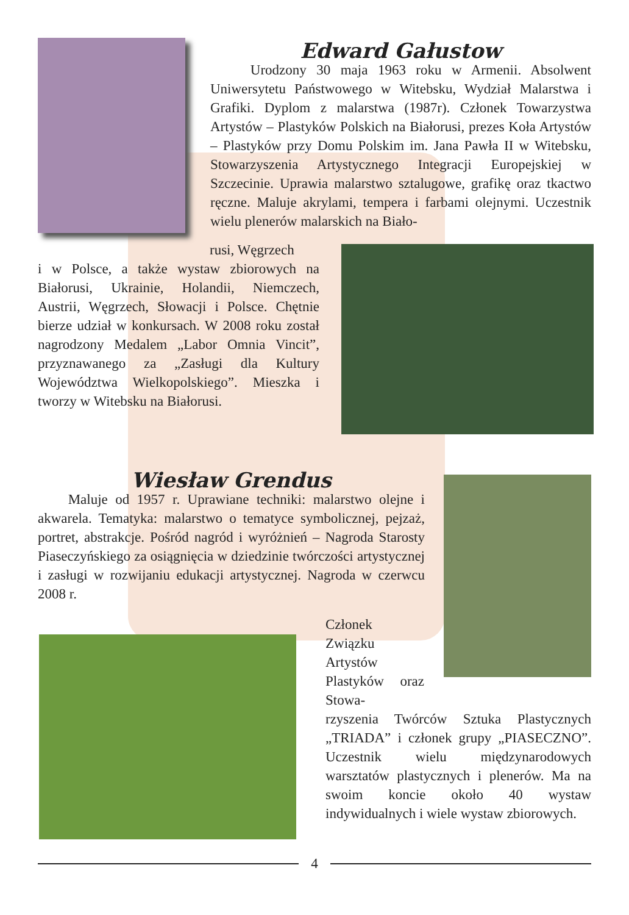Edward Gałustow
Urodzony 30 maja 1963 roku w Armenii. Absolwent Uniwersytetu Państwowego w Witebsku, Wydział Malarstwa i Grafiki. Dyplom z malarstwa (1987r). Członek Towarzystwa Artystów – Plastyków Polskich na Białorusi, prezes Koła Artystów – Plastyków przy Domu Polskim im. Jana Pawła II w Witebsku, Stowarzyszenia Artystycznego Integracji Europejskiej w Szczecinie. Uprawia malarstwo sztalugowe, grafikę oraz tkactwo ręczne. Maluje akrylami, tempera i farbami olejnymi. Uczestnik wielu plenerów malarskich na Biało-
rusi, Węgrzech
i w Polsce, a także wystaw zbiorowych na Białorusi, Ukrainie, Holandii, Niemczech, Austrii, Węgrzech, Słowacji i Polsce. Chętnie bierze udział w konkursach. W 2008 roku został nagrodzony Medalem „Labor Omnia Vincit”, przyznawanego za „Zasługi dla Kultury Województwa Wielkopolskiego”. Mieszka i tworzy w Witebsku na Białorusi.
Wiesław Grendus
Maluje od 1957 r. Uprawiane techniki: malarstwo olejne i akwarela. Tematyka: malarstwo o tematyce symbolicznej, pejzaż, portret, abstrakcje. Pośród nagród i wyróżnień – Nagroda Starosty Piaseczyńskiego za osiągnięcia w dziedzinie twórczości artystycznej i zasługi w rozwijaniu edukacji artystycznej. Nagroda w czerwcu 2008 r.
Członek Związku Artystów Plastyków oraz Stowa-
rzyszenia Twórców Sztuka Plastycznych „TRIADA” i członek grupy „PIASECZNO”. Uczestnik wielu międzynarodowych warsztatów plastycznych i plenerów. Ma na swoim koncie około 40 wystaw indywidualnych i wiele wystaw zbiorowych.
4